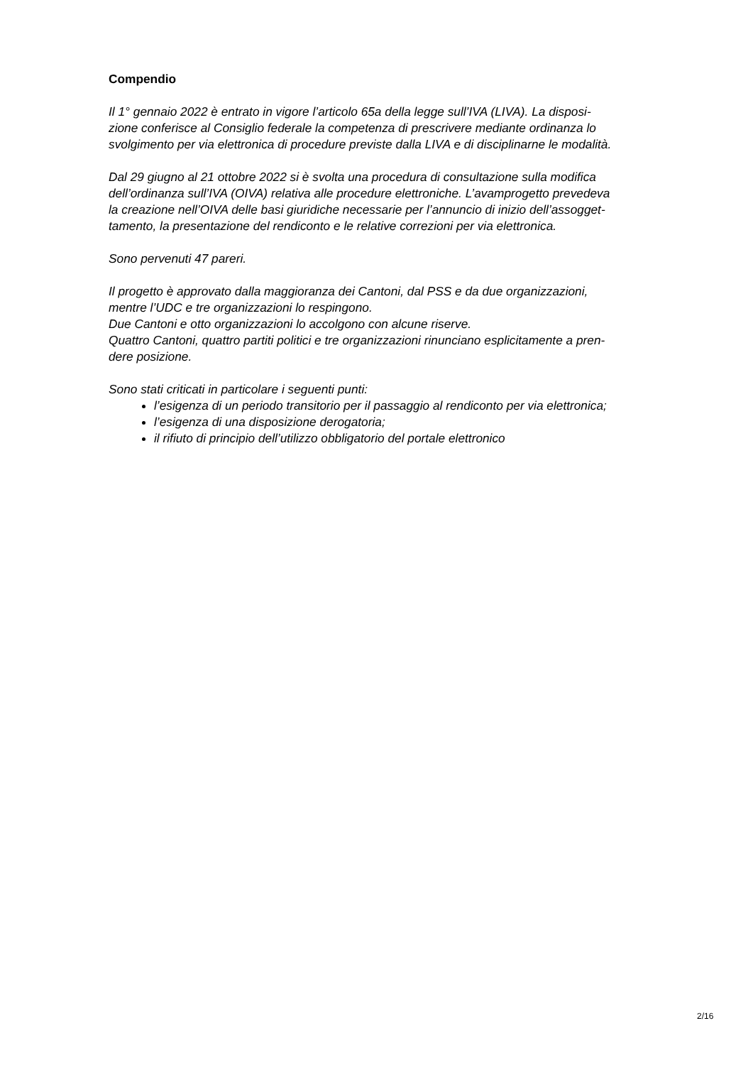Compendio
Il 1° gennaio 2022 è entrato in vigore l’articolo 65a della legge sull’IVA (LIVA). La disposi-
zione conferisce al Consiglio federale la competenza di prescrivere mediante ordinanza lo
svolgimento per via elettronica di procedure previste dalla LIVA e di disciplinarne le modalità.
Dal 29 giugno al 21 ottobre 2022 si è svolta una procedura di consultazione sulla modifica
dell’ordinanza sull’IVA (OIVA) relativa alle procedure elettroniche. L’avamprogetto prevedeva
la creazione nell’OIVA delle basi giuridiche necessarie per l’annuncio di inizio dell’assogget-
tamento, la presentazione del rendiconto e le relative correzioni per via elettronica.
Sono pervenuti 47 pareri.
Il progetto è approvato dalla maggioranza dei Cantoni, dal PSS e da due organizzazioni,
mentre l’UDC e tre organizzazioni lo respingono.
Due Cantoni e otto organizzazioni lo accolgono con alcune riserve.
Quattro Cantoni, quattro partiti politici e tre organizzazioni rinunciano esplicitamente a pren-
dere posizione.
Sono stati criticati in particolare i seguenti punti:
l’esigenza di un periodo transitorio per il passaggio al rendiconto per via elettronica;
l’esigenza di una disposizione derogatoria;
il rifiuto di principio dell’utilizzo obbligatorio del portale elettronico
2/16